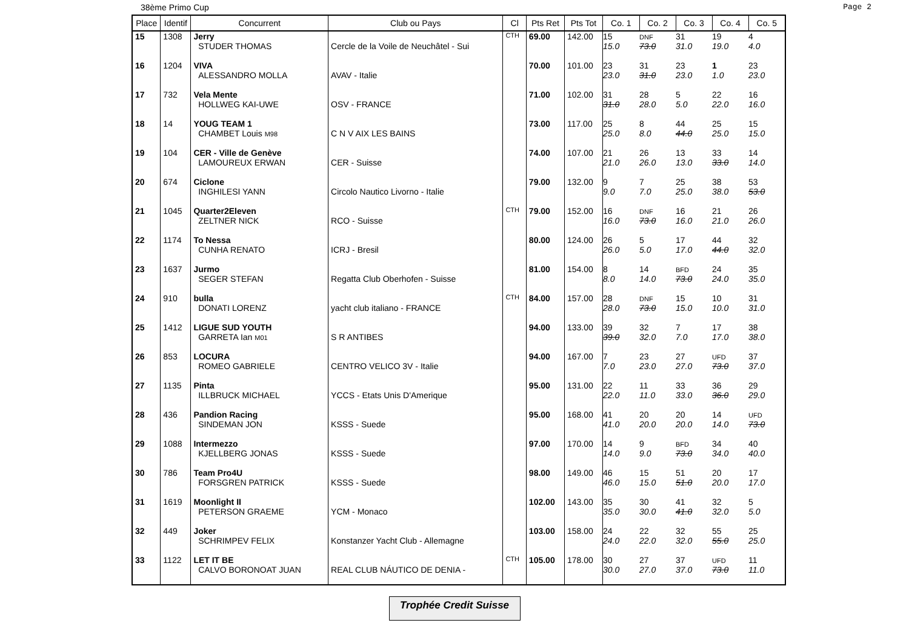38ème Primo Cup Page 2
| Place | Identif | Concurrent | Club ou Pays | Cl | Pts Ret | Pts Tot | Co. 1 | Co. 2 | Co. 3 | Co. 4 | Co. 5 |
| --- | --- | --- | --- | --- | --- | --- | --- | --- | --- | --- | --- |
| 15 | 1308 | Jerry STUDER THOMAS | Cercle de la Voile de Neuchâtel - Sui | CTH | 69.00 | 142.00 | 15 15.0 | DNF 73.0 | 31 31.0 | 19 19.0 | 4 4.0 |
| 16 | 1204 | VIVA ALESSANDRO MOLLA | AVAV - Italie | | 70.00 | 101.00 | 23 23.0 | 31 31.0 | 23 23.0 | 1 1.0 | 23 23.0 |
| 17 | 732 | Vela Mente HOLLWEG KAI-UWE | OSV - FRANCE | | 71.00 | 102.00 | 31 31.0 | 28 28.0 | 5 5.0 | 22 22.0 | 16 16.0 |
| 18 | 14 | YOUG TEAM 1 CHAMBET Louis M98 | C N V AIX LES BAINS | | 73.00 | 117.00 | 25 25.0 | 8 8.0 | 44 44.0 | 25 25.0 | 15 15.0 |
| 19 | 104 | CER - Ville de Genève LAMOUREUX ERWAN | CER - Suisse | | 74.00 | 107.00 | 21 21.0 | 26 26.0 | 13 13.0 | 33 33.0 | 14 14.0 |
| 20 | 674 | Ciclone INGHILESI YANN | Circolo Nautico Livorno - Italie | | 79.00 | 132.00 | 9 9.0 | 7 7.0 | 25 25.0 | 38 38.0 | 53 53.0 |
| 21 | 1045 | Quarter2Eleven ZELTNER NICK | RCO - Suisse | CTH | 79.00 | 152.00 | 16 16.0 | DNF 73.0 | 16 16.0 | 21 21.0 | 26 26.0 |
| 22 | 1174 | To Nessa CUNHA RENATO | ICRJ - Bresil | | 80.00 | 124.00 | 26 26.0 | 5 5.0 | 17 17.0 | 44 44.0 | 32 32.0 |
| 23 | 1637 | Jurmo SEGER STEFAN | Regatta Club Oberhofen - Suisse | | 81.00 | 154.00 | 8 8.0 | 14 14.0 | BFD 73.0 | 24 24.0 | 35 35.0 |
| 24 | 910 | bulla DONATI LORENZ | yacht club italiano - FRANCE | CTH | 84.00 | 157.00 | 28 28.0 | DNF 73.0 | 15 15.0 | 10 10.0 | 31 31.0 |
| 25 | 1412 | LIGUE SUD YOUTH GARRETA Ian M01 | S R ANTIBES | | 94.00 | 133.00 | 39 39.0 | 32 32.0 | 7 7.0 | 17 17.0 | 38 38.0 |
| 26 | 853 | LOCURA ROMEO GABRIELE | CENTRO VELICO 3V - Italie | | 94.00 | 167.00 | 7 7.0 | 23 23.0 | 27 27.0 | UFD 73.0 | 37 37.0 |
| 27 | 1135 | Pinta ILLBRUCK MICHAEL | YCCS - Etats Unis D'Amerique | | 95.00 | 131.00 | 22 22.0 | 11 11.0 | 33 33.0 | 36 36.0 | 29 29.0 |
| 28 | 436 | Pandion Racing SINDEMAN JON | KSSS - Suede | | 95.00 | 168.00 | 41 41.0 | 20 20.0 | 20 20.0 | 14 14.0 | UFD 73.0 |
| 29 | 1088 | Intermezzo KJELLBERG JONAS | KSSS - Suede | | 97.00 | 170.00 | 14 14.0 | 9 9.0 | BFD 73.0 | 34 34.0 | 40 40.0 |
| 30 | 786 | Team Pro4U FORSGREN PATRICK | KSSS - Suede | | 98.00 | 149.00 | 46 46.0 | 15 15.0 | 51 51.0 | 20 20.0 | 17 17.0 |
| 31 | 1619 | Moonlight II PETERSON GRAEME | YCM - Monaco | | 102.00 | 143.00 | 35 35.0 | 30 30.0 | 41 41.0 | 32 32.0 | 5 5.0 |
| 32 | 449 | Joker SCHRIMPEV FELIX | Konstanzer Yacht Club - Allemagne | | 103.00 | 158.00 | 24 24.0 | 22 22.0 | 32 32.0 | 55 55.0 | 25 25.0 |
| 33 | 1122 | LET IT BE CALVO BORONOAT JUAN | REAL CLUB NÁUTICO DE DENIA - | CTH | 105.00 | 178.00 | 30 30.0 | 27 27.0 | 37 37.0 | UFD 73.0 | 11 11.0 |
Trophée Credit Suisse